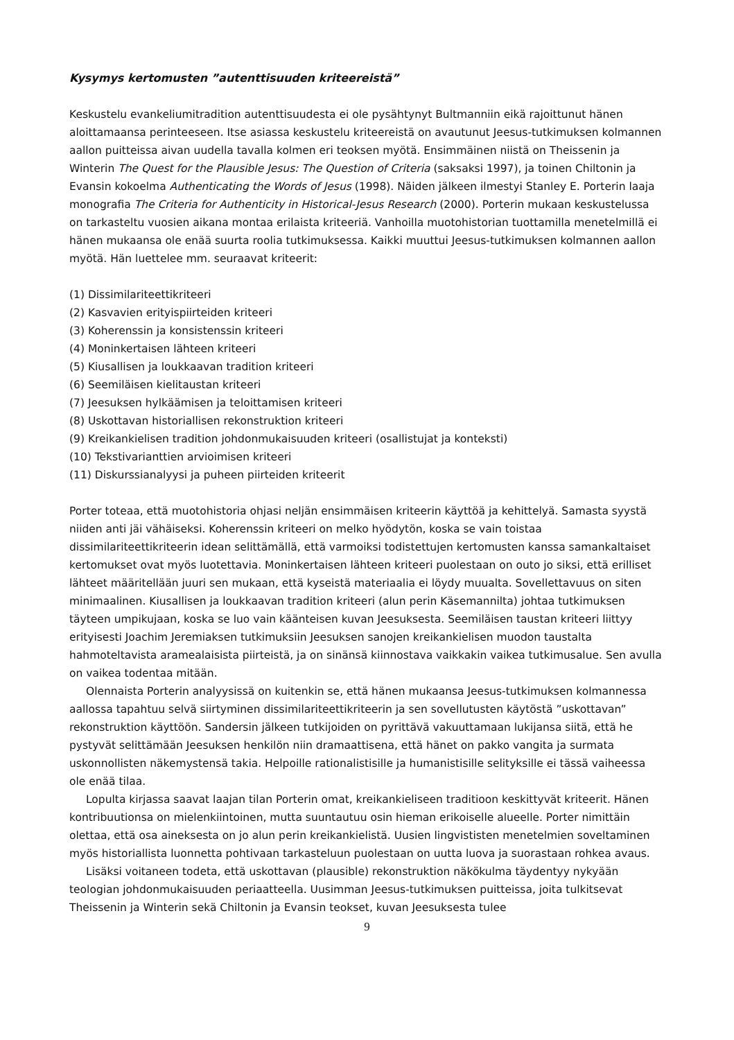Kysymys kertomusten ”autenttisuuden kriteereistä”
Keskustelu evankeliumitradition autenttisuudesta ei ole pysähtynyt Bultmanniin eikä rajoittunut hänen aloittamaansa perinteeseen. Itse asiassa keskustelu kriteereistä on avautunut Jeesus-tutkimuksen kolmannen aallon puitteissa aivan uudella tavalla kolmen eri teoksen myötä. Ensimmäinen niistä on Theissenin ja Winterin The Quest for the Plausible Jesus: The Question of Criteria (saksaksi 1997), ja toinen Chiltonin ja Evansin kokoelma Authenticating the Words of Jesus (1998). Näiden jälkeen ilmestyi Stanley E. Porterin laaja monografia The Criteria for Authenticity in Historical-Jesus Research (2000). Porterin mukaan keskustelussa on tarkasteltu vuosien aikana montaa erilaista kriteeriä. Vanhoilla muotohistorian tuottamilla menetelmillä ei hänen mukaansa ole enää suurta roolia tutkimuksessa. Kaikki muuttui Jeesus-tutkimuksen kolmannen aallon myötä. Hän luettelee mm. seuraavat kriteerit:
(1) Dissimilariteettikriteeri
(2) Kasvavien erityispiirteiden kriteeri
(3) Koherenssin ja konsistenssin kriteeri
(4) Moninkertaisen lähteen kriteeri
(5) Kiusallisen ja loukkaavan tradition kriteeri
(6) Seemiläisen kielitaustan kriteeri
(7) Jeesuksen hylkäämisen ja teloittamisen kriteeri
(8) Uskottavan historiallisen rekonstruktion kriteeri
(9) Kreikankielisen tradition johdonmukaisuuden kriteeri (osallistujat ja konteksti)
(10) Tekstivarianttien arvioimisen kriteeri
(11) Diskurssianalyysi ja puheen piirteiden kriteerit
Porter toteaa, että muotohistoria ohjasi neljän ensimmäisen kriteerin käyttöä ja kehittelyä. Samasta syystä niiden anti jäi vähäiseksi. Koherenssin kriteeri on melko hyödytön, koska se vain toistaa dissimilariteettikriteerin idean selittämällä, että varmoiksi todistettujen kertomusten kanssa samankaltaiset kertomukset ovat myös luotettavia. Moninkertaisen lähteen kriteeri puolestaan on outo jo siksi, että erilliset lähteet määritellään juuri sen mukaan, että kyseistä materiaalia ei löydy muualta. Sovellettavuus on siten minimaalinen. Kiusallisen ja loukkaavan tradition kriteeri (alun perin Käsemannilta) johtaa tutkimuksen täyteen umpikujaan, koska se luo vain käänteisen kuvan Jeesuksesta. Seemiläisen taustan kriteeri liittyy erityisesti Joachim Jeremiaksen tutkimuksiin Jeesuksen sanojen kreikankielisen muodon taustalta hahmoteltavista aramealaisista piirteistä, ja on sinänsä kiinnostava vaikkakin vaikea tutkimusalue. Sen avulla on vaikea todentaa mitään.
Olennaista Porterin analyysissä on kuitenkin se, että hänen mukaansa Jeesus-tutkimuksen kolmannessa aallossa tapahtuu selvä siirtyminen dissimilariteettikriteerin ja sen sovellutusten käytöstä ”uskottavan” rekonstruktion käyttöön. Sandersin jälkeen tutkijoiden on pyrittävä vakuuttamaan lukijansa siitä, että he pystyvät selittämään Jeesuksen henkilön niin dramaattisena, että hänet on pakko vangita ja surmata uskonnollisten näkemystensä takia. Helpoille rationalistisille ja humanistisille selityksille ei tässä vaiheessa ole enää tilaa.
Lopulta kirjassa saavat laajan tilan Porterin omat, kreikankieliseen traditioon keskittyvät kriteerit. Hänen kontribuutionsa on mielenkiintoinen, mutta suuntautuu osin hieman erikoiselle alueelle. Porter nimittäin olettaa, että osa aineksesta on jo alun perin kreikankielistä. Uusien lingvististen menetelmien soveltaminen myös historiallista luonnetta pohtivaan tarkasteluun puolestaan on uutta luova ja suorastaan rohkea avaus.
Lisäksi voitaneen todeta, että uskottavan (plausible) rekonstruktion näkökulma täydentyy nykyään teologian johdonmukaisuuden periaatteella. Uusimman Jeesus-tutkimuksen puitteissa, joita tulkitsevat Theissenin ja Winterin sekä Chiltonin ja Evansin teokset, kuvan Jeesuksesta tulee
9